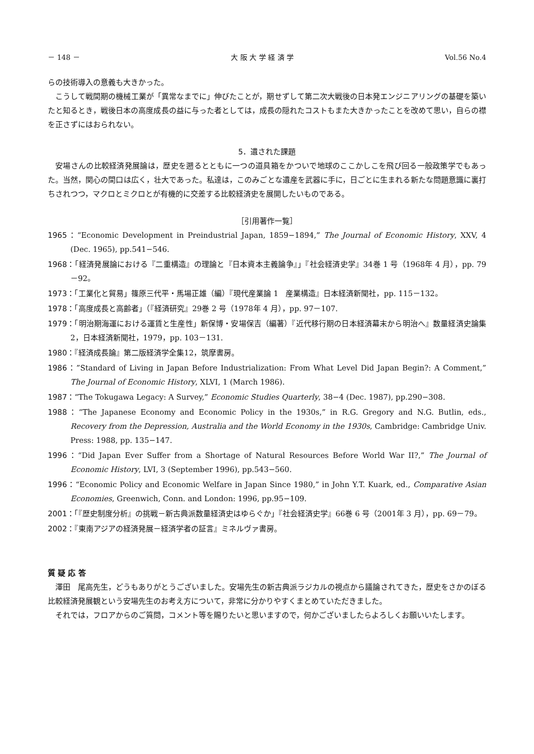－ 148 － 大 阪 大 学 経 済 学 Vol.56 No.4
らの技術導入の意義も大きかった。
こうして戦間期の機械工業が「異常なまでに」伸びたことが，期せずして第二次大戦後の日本発エンジニアリングの基礎を築いたと知るとき，戦後日本の高度成長の益に与った者としては，成長の隠れたコストもまた大きかったことを改めて思い，自らの襟を正さずにはおられない。
5．遺された課題
安場さんの比較経済発展論は，歴史を遡るとともに一つの道具箱をかついで地球のここかしこを飛び回る一般政策学でもあった。当然，関心の間口は広く，壮大であった。私達は，このみごとな遺産を武器に手に，日ごとに生まれる新たな問題意識に裏打ちされつつ，マクロとミクロとが有機的に交差する比較経済史を展開したいものである。
［引用著作一覧］
1965：“Economic Development in Preindustrial Japan, 1859−1894,” The Journal of Economic History, XXV, 4 (Dec. 1965), pp.541−546.
1968：「経済発展論における『二重構造』の理論と『日本資本主義論争』」『社会経済史学』34巻 1 号（1968年 4 月），pp. 79－92。
1973：「工業化と貿易」篠原三代平・馬場正雄（編）『現代産業論 1　産業構造』日本経済新聞社，pp. 115－132。
1978：「高度成長と高齢者」（『経済研究』29巻 2 号（1978年 4 月），pp. 97－107.
1979：「明治期海運における運賃と生産性」新保博・安場保吉（編著）『近代移行期の日本経済幕末から明治へ』数量経済史論集 2，日本経済新聞社，1979，pp. 103－131.
1980：『経済成長論』第二版経済学全集12，筑摩書房。
1986：”Standard of Living in Japan Before Industrialization: From What Level Did Japan Begin?: A Comment,” The Journal of Economic History, XLVI, 1 (March 1986).
1987：“The Tokugawa Legacy: A Survey,” Economic Studies Quarterly, 38−4 (Dec. 1987), pp.290−308.
1988：“The Japanese Economy and Economic Policy in the 1930s,” in R.G. Gregory and N.G. Butlin, eds., Recovery from the Depression, Australia and the World Economy in the 1930s, Cambridge: Cambridge Univ. Press: 1988, pp. 135−147.
1996：“Did Japan Ever Suffer from a Shortage of Natural Resources Before World War II?,” The Journal of Economic History, LVI, 3 (September 1996), pp.543−560.
1996：“Economic Policy and Economic Welfare in Japan Since 1980,” in John Y.T. Kuark, ed., Comparative Asian Economies, Greenwich, Conn. and London: 1996, pp.95−109.
2001：「『歴史制度分析』の挑戦－新古典派数量経済史はゆらぐか」『社会経済史学』66巻 6 号（2001年 3 月），pp. 69－79。
2002：『東南アジアの経済発展－経済学者の証言』ミネルヴァ書房。
質 疑 応 答
澤田　尾高先生，どうもありがとうございました。安場先生の新古典派ラジカルの視点から議論されてきた，歴史をさかのぼる比較経済発展観という安場先生のお考え方について，非常に分かりやすくまとめていただきました。
それでは，フロアからのご質問，コメント等を賜りたいと思いますので，何かございましたらよろしくお願いいたします。